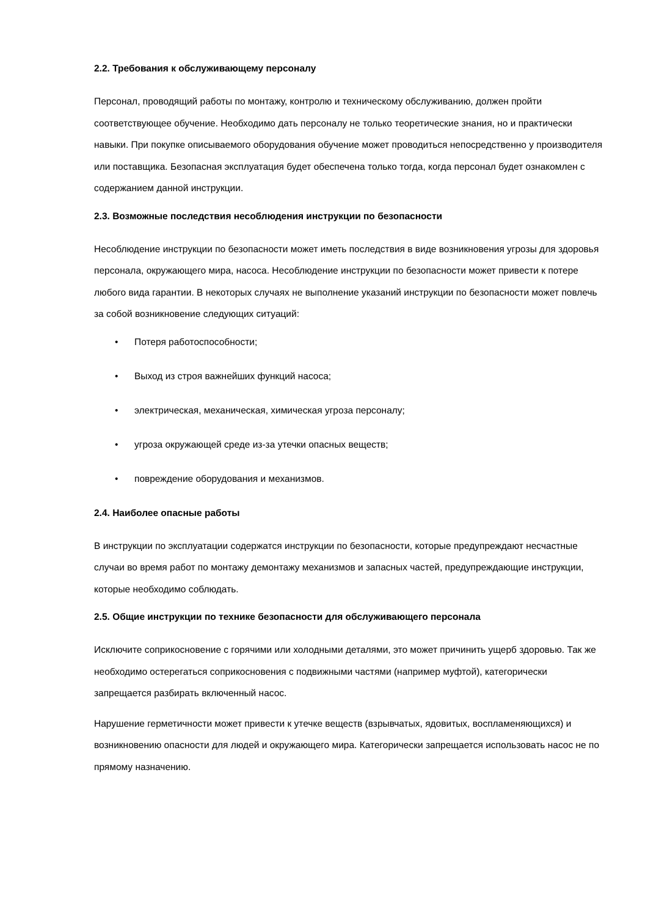2.2. Требования к обслуживающему персоналу
Персонал, проводящий работы по монтажу, контролю и техническому обслуживанию, должен пройти соответствующее обучение. Необходимо дать персоналу не только теоретические знания, но и практически навыки. При покупке описываемого оборудования обучение может проводиться непосредственно у производителя или поставщика. Безопасная эксплуатация будет обеспечена только тогда, когда персонал будет ознакомлен с содержанием данной инструкции.
2.3. Возможные последствия несоблюдения инструкции по безопасности
Несоблюдение инструкции по безопасности может иметь последствия в виде возникновения угрозы для здоровья персонала, окружающего мира, насоса. Несоблюдение инструкции по безопасности может привести к потере любого вида гарантии. В некоторых случаях не выполнение указаний инструкции по безопасности может повлечь за собой возникновение следующих ситуаций:
• Потеря работоспособности;
• Выход из строя важнейших функций насоса;
• электрическая, механическая, химическая угроза персоналу;
• угроза окружающей среде из-за утечки опасных веществ;
• повреждение оборудования и механизмов.
2.4. Наиболее опасные работы
В инструкции по эксплуатации содержатся инструкции по безопасности, которые предупреждают несчастные случаи во время работ по монтажу демонтажу механизмов и запасных частей, предупреждающие инструкции, которые необходимо соблюдать.
2.5. Общие инструкции по технике безопасности для обслуживающего персонала
Исключите соприкосновение с горячими или холодными деталями, это может причинить ущерб здоровью. Так же необходимо остерегаться соприкосновения с подвижными частями (например муфтой), категорически запрещается разбирать включенный насос.
Нарушение герметичности может привести к утечке веществ (взрывчатых, ядовитых, воспламеняющихся) и возникновению опасности для людей и окружающего мира. Категорически запрещается использовать насос не по прямому назначению.